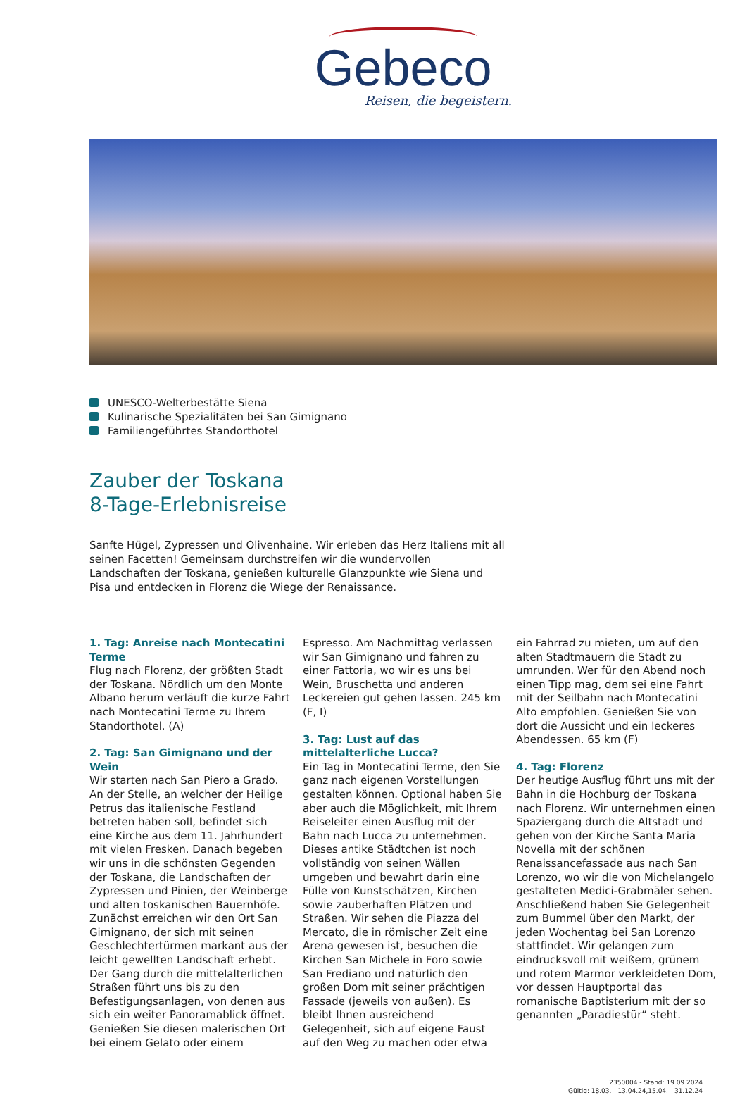Gebeco
Reisen, die begeistern.
UNESCO-Welterbestätte Siena
Kulinarische Spezialitäten bei San Gimignano
Familiengeführtes Standorthotel
Zauber der Toskana
8-Tage-Erlebnisreise
Sanfte Hügel, Zypressen und Olivenhaine. Wir erleben das Herz Italiens mit all seinen Facetten! Gemeinsam durchstreifen wir die wundervollen Landschaften der Toskana, genießen kulturelle Glanzpunkte wie Siena und Pisa und entdecken in Florenz die Wiege der Renaissance.
1. Tag: Anreise nach Montecatini Terme
Flug nach Florenz, der größten Stadt der Toskana. Nördlich um den Monte Albano herum verläuft die kurze Fahrt nach Montecatini Terme zu Ihrem Standorthotel. (A)
2. Tag: San Gimignano und der Wein
Wir starten nach San Piero a Grado. An der Stelle, an welcher der Heilige Petrus das italienische Festland betreten haben soll, befindet sich eine Kirche aus dem 11. Jahrhundert mit vielen Fresken. Danach begeben wir uns in die schönsten Gegenden der Toskana, die Landschaften der Zypressen und Pinien, der Weinberge und alten toskanischen Bauernhöfe. Zunächst erreichen wir den Ort San Gimignano, der sich mit seinen Geschlechtertürmen markant aus der leicht gewellten Landschaft erhebt. Der Gang durch die mittelalterlichen Straßen führt uns bis zu den Befestigungsanlagen, von denen aus sich ein weiter Panoramablick öffnet. Genießen Sie diesen malerischen Ort bei einem Gelato oder einem Espresso. Am Nachmittag verlassen wir San Gimignano und fahren zu einer Fattoria, wo wir es uns bei Wein, Bruschetta und anderen Leckereien gut gehen lassen. 245 km (F, I)
3. Tag: Lust auf das mittelalterliche Lucca?
Ein Tag in Montecatini Terme, den Sie ganz nach eigenen Vorstellungen gestalten können. Optional haben Sie aber auch die Möglichkeit, mit Ihrem Reiseleiter einen Ausflug mit der Bahn nach Lucca zu unternehmen. Dieses antike Städtchen ist noch vollständig von seinen Wällen umgeben und bewahrt darin eine Fülle von Kunstschätzen, Kirchen sowie zauberhaften Plätzen und Straßen. Wir sehen die Piazza del Mercato, die in römischer Zeit eine Arena gewesen ist, besuchen die Kirchen San Michele in Foro sowie San Frediano und natürlich den großen Dom mit seiner prächtigen Fassade (jeweils von außen). Es bleibt Ihnen ausreichend Gelegenheit, sich auf eigene Faust auf den Weg zu machen oder etwa ein Fahrrad zu mieten, um auf den alten Stadtmauern die Stadt zu umrunden. Wer für den Abend noch einen Tipp mag, dem sei eine Fahrt mit der Seilbahn nach Montecatini Alto empfohlen. Genießen Sie von dort die Aussicht und ein leckeres Abendessen. 65 km (F)
4. Tag: Florenz
Der heutige Ausflug führt uns mit der Bahn in die Hochburg der Toskana nach Florenz. Wir unternehmen einen Spaziergang durch die Altstadt und gehen von der Kirche Santa Maria Novella mit der schönen Renaissancefassade aus nach San Lorenzo, wo wir die von Michelangelo gestalteten Medici-Grabmäler sehen. Anschließend haben Sie Gelegenheit zum Bummel über den Markt, der jeden Wochentag bei San Lorenzo stattfindet. Wir gelangen zum eindrucksvoll mit weißem, grünem und rotem Marmor verkleideten Dom, vor dessen Hauptportal das romanische Baptisterium mit der so genannten „Paradiestür“ steht.
2350004 - Stand: 19.09.2024
Gültig: 18.03. - 13.04.24,15.04. - 31.12.24